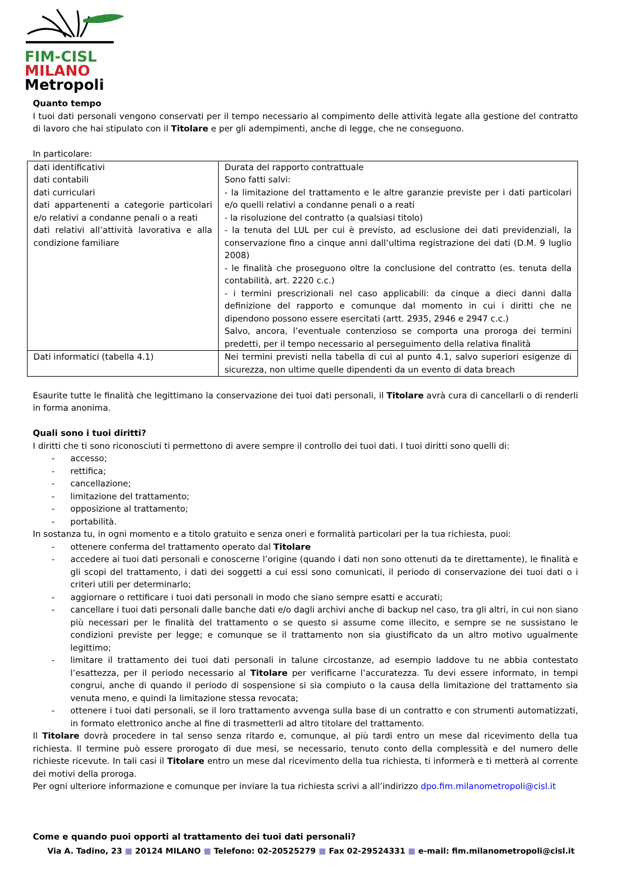FIM-CISL
MILANO
Metropoli
Quanto tempo
I tuoi dati personali vengono conservati per il tempo necessario al compimento delle attività legate alla gestione del contratto di lavoro che hai stipulato con il Titolare e per gli adempimenti, anche di legge, che ne conseguono.
In particolare:
| dati identificativi dati contabili dati curriculari dati appartenenti a categorie particolari e/o relativi a condanne penali o a reati dati relativi all’attività lavorativa e alla condizione familiare | Durata del rapporto contrattuale Sono fatti salvi: - la limitazione del trattamento e le altre garanzie previste per i dati particolari e/o quelli relativi a condanne penali o a reati - la risoluzione del contratto (a qualsiasi titolo) - la tenuta del LUL per cui è previsto, ad esclusione dei dati previdenziali, la conservazione fino a cinque anni dall’ultima registrazione dei dati (D.M. 9 luglio 2008) - le finalità che proseguono oltre la conclusione del contratto (es. tenuta della contabilità, art. 2220 c.c.) - i termini prescrizionali nel caso applicabili: da cinque a dieci danni dalla definizione del rapporto e comunque dal momento in cui i diritti che ne dipendono possono essere esercitati (artt. 2935, 2946 e 2947 c.c.) Salvo, ancora, l’eventuale contenzioso se comporta una proroga dei termini predetti, per il tempo necessario al perseguimento della relativa finalità |
| Dati informatici (tabella 4.1) | Nei termini previsti nella tabella di cui al punto 4.1, salvo superiori esigenze di sicurezza, non ultime quelle dipendenti da un evento di data breach |
Esaurite tutte le finalità che legittimano la conservazione dei tuoi dati personali, il Titolare avrà cura di cancellarli o di renderli in forma anonima.
Quali sono i tuoi diritti?
I diritti che ti sono riconosciuti ti permettono di avere sempre il controllo dei tuoi dati. I tuoi diritti sono quelli di:
- accesso;
- rettifica;
- cancellazione;
- limitazione del trattamento;
- opposizione al trattamento;
- portabilità.
In sostanza tu, in ogni momento e a titolo gratuito e senza oneri e formalità particolari per la tua richiesta, puoi:
- ottenere conferma del trattamento operato dal Titolare
- accedere ai tuoi dati personali e conoscerne l’origine (quando i dati non sono ottenuti da te direttamente), le finalità e gli scopi del trattamento, i dati dei soggetti a cui essi sono comunicati, il periodo di conservazione dei tuoi dati o i criteri utili per determinarlo;
- aggiornare o rettificare i tuoi dati personali in modo che siano sempre esatti e accurati;
- cancellare i tuoi dati personali dalle banche dati e/o dagli archivi anche di backup nel caso, tra gli altri, in cui non siano più necessari per le finalità del trattamento o se questo si assume come illecito, e sempre se ne sussistano le condizioni previste per legge; e comunque se il trattamento non sia giustificato da un altro motivo ugualmente legittimo;
- limitare il trattamento dei tuoi dati personali in talune circostanze, ad esempio laddove tu ne abbia contestato l’esattezza, per il periodo necessario al Titolare per verificarne l’accuratezza. Tu devi essere informato, in tempi congrui, anche di quando il periodo di sospensione si sia compiuto o la causa della limitazione del trattamento sia venuta meno, e quindi la limitazione stessa revocata;
- ottenere i tuoi dati personali, se il loro trattamento avvenga sulla base di un contratto e con strumenti automatizzati, in formato elettronico anche al fine di trasmetterli ad altro titolare del trattamento.
Il Titolare dovrà procedere in tal senso senza ritardo e, comunque, al più tardi entro un mese dal ricevimento della tua richiesta. Il termine può essere prorogato di due mesi, se necessario, tenuto conto della complessità e del numero delle richieste ricevute. In tali casi il Titolare entro un mese dal ricevimento della tua richiesta, ti informerà e ti metterà al corrente dei motivi della proroga.
Per ogni ulteriore informazione e comunque per inviare la tua richiesta scrivi a all’indirizzo dpo.fim.milanometropoli@cisl.it
Come e quando puoi opporti al trattamento dei tuoi dati personali?
Via A. Tadino, 23 ■ 20124 MILANO ■ Telefono: 02-20525279 ■ Fax 02-29524331 ■ e-mail: fim.milanometropoli@cisl.it